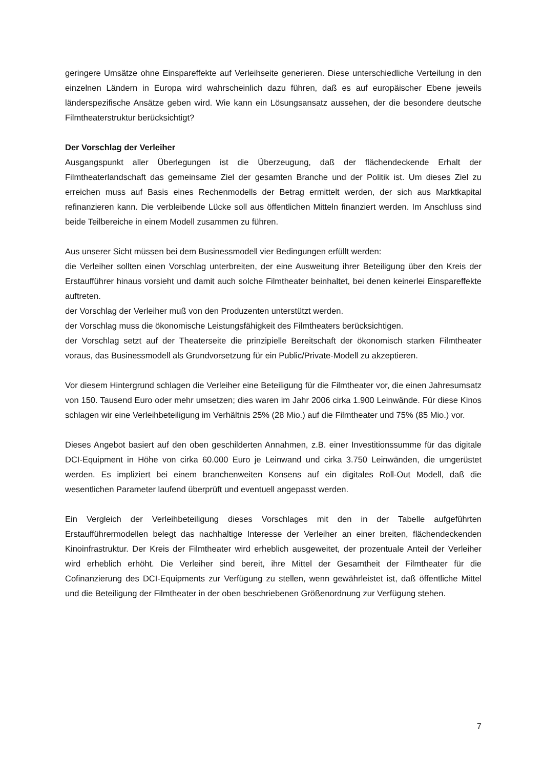geringere Umsätze ohne Einspareffekte auf Verleihseite generieren. Diese unterschiedliche Verteilung in den einzelnen Ländern in Europa wird wahrscheinlich dazu führen, daß es auf europäischer Ebene jeweils länderspezifische Ansätze geben wird. Wie kann ein Lösungsansatz aussehen, der die besondere deutsche Filmtheaterstruktur berücksichtigt?
Der Vorschlag der Verleiher
Ausgangspunkt aller Überlegungen ist die Überzeugung, daß der flächendeckende Erhalt der Filmtheaterlandschaft das gemeinsame Ziel der gesamten Branche und der Politik ist. Um dieses Ziel zu erreichen muss auf Basis eines Rechenmodells der Betrag ermittelt werden, der sich aus Marktkapital refinanzieren kann. Die verbleibende Lücke soll aus öffentlichen Mitteln finanziert werden. Im Anschluss sind beide Teilbereiche in einem Modell zusammen zu führen.
Aus unserer Sicht müssen bei dem Businessmodell vier Bedingungen erfüllt werden:
die Verleiher sollten einen Vorschlag unterbreiten, der eine Ausweitung ihrer Beteiligung über den Kreis der Erstaufführer hinaus vorsieht und damit auch solche Filmtheater beinhaltet, bei denen keinerlei Einspareffekte auftreten.
der Vorschlag der Verleiher muß von den Produzenten unterstützt werden.
der Vorschlag muss die ökonomische Leistungsfähigkeit des Filmtheaters berücksichtigen.
der Vorschlag setzt auf der Theaterseite die prinzipielle Bereitschaft der ökonomisch starken Filmtheater voraus, das Businessmodell als Grundvorsetzung für ein Public/Private-Modell zu akzeptieren.
Vor diesem Hintergrund schlagen die Verleiher eine Beteiligung für die Filmtheater vor, die einen Jahresumsatz von 150. Tausend Euro oder mehr umsetzen; dies waren im Jahr 2006 cirka 1.900 Leinwände. Für diese Kinos schlagen wir eine Verleihbeteiligung im Verhältnis 25% (28 Mio.) auf die Filmtheater und 75% (85 Mio.) vor.
Dieses Angebot basiert auf den oben geschilderten Annahmen, z.B. einer Investitionssumme für das digitale DCI-Equipment in Höhe von cirka 60.000 Euro je Leinwand und cirka 3.750 Leinwänden, die umgerüstet werden. Es impliziert bei einem branchenweiten Konsens auf ein digitales Roll-Out Modell, daß die wesentlichen Parameter laufend überprüft und eventuell angepasst werden.
Ein Vergleich der Verleihbeteiligung dieses Vorschlages mit den in der Tabelle aufgeführten Erstaufführermodellen belegt das nachhaltige Interesse der Verleiher an einer breiten, flächendeckenden Kinoinfrastruktur. Der Kreis der Filmtheater wird erheblich ausgeweitet, der prozentuale Anteil der Verleiher wird erheblich erhöht. Die Verleiher sind bereit, ihre Mittel der Gesamtheit der Filmtheater für die Cofinanzierung des DCI-Equipments zur Verfügung zu stellen, wenn gewährleistet ist, daß öffentliche Mittel und die Beteiligung der Filmtheater in der oben beschriebenen Größenordnung zur Verfügung stehen.
7